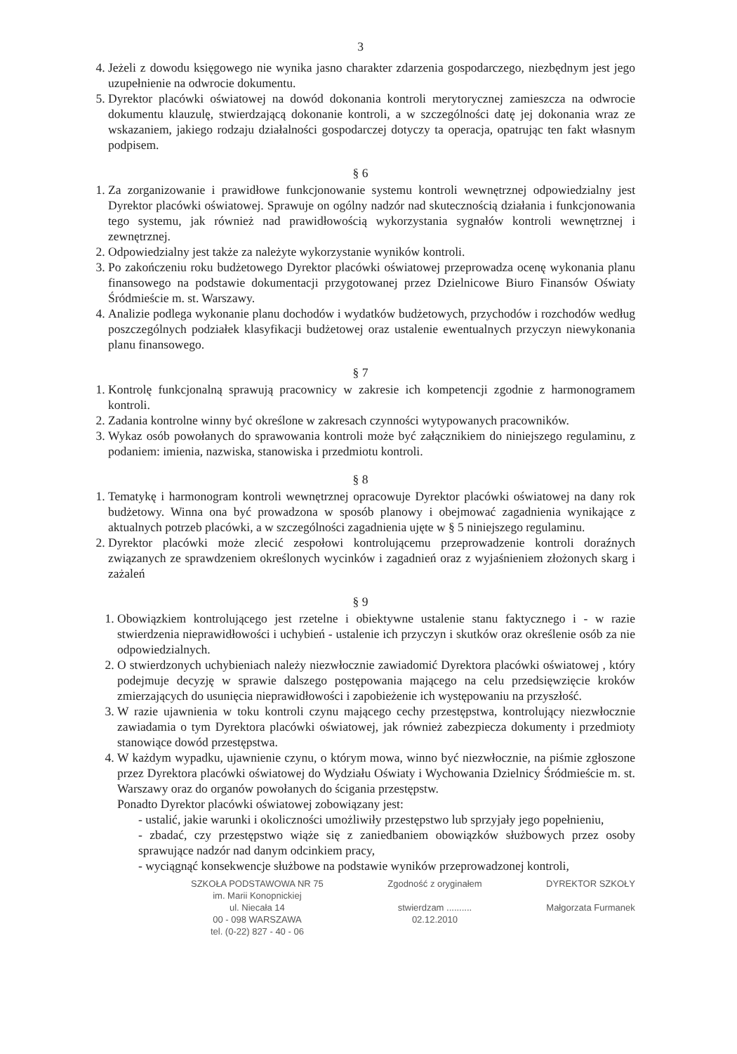3
4. Jeżeli z dowodu księgowego nie wynika jasno charakter zdarzenia gospodarczego, niezbędnym jest jego uzupełnienie na odwrocie dokumentu.
5. Dyrektor placówki oświatowej na dowód dokonania kontroli merytorycznej zamieszcza na odwrocie dokumentu klauzulę, stwierdzającą dokonanie kontroli, a w szczególności datę jej dokonania wraz ze wskazaniem, jakiego rodzaju działalności gospodarczej dotyczy ta operacja, opatrując ten fakt własnym podpisem.
§ 6
1. Za zorganizowanie i prawidłowe funkcjonowanie systemu kontroli wewnętrznej odpowiedzialny jest Dyrektor placówki oświatowej. Sprawuje on ogólny nadzór nad skutecznością działania i funkcjonowania tego systemu, jak również nad prawidłowością wykorzystania sygnałów kontroli wewnętrznej i zewnętrznej.
2. Odpowiedzialny jest także za należyte wykorzystanie wyników kontroli.
3. Po zakończeniu roku budżetowego Dyrektor placówki oświatowej przeprowadza ocenę wykonania planu finansowego na podstawie dokumentacji przygotowanej przez Dzielnicowe Biuro Finansów Oświaty Śródmieście m. st. Warszawy.
4. Analizie podlega wykonanie planu dochodów i wydatków budżetowych, przychodów i rozchodów według poszczególnych podziałek klasyfikacji budżetowej oraz ustalenie ewentualnych przyczyn niewykonania planu finansowego.
§ 7
1. Kontrolę funkcjonalną sprawują pracownicy w zakresie ich kompetencji zgodnie z harmonogramem kontroli.
2. Zadania kontrolne winny być określone w zakresach czynności wytypowanych pracowników.
3. Wykaz osób powołanych do sprawowania kontroli może być załącznikiem do niniejszego regulaminu, z podaniem: imienia, nazwiska, stanowiska i przedmiotu kontroli.
§ 8
1. Tematykę i harmonogram kontroli wewnętrznej opracowuje Dyrektor placówki oświatowej na dany rok budżetowy. Winna ona być prowadzona w sposób planowy i obejmować zagadnienia wynikające z aktualnych potrzeb placówki, a w szczególności zagadnienia ujęte w § 5 niniejszego regulaminu.
2. Dyrektor placówki może zlecić zespołowi kontrolującemu przeprowadzenie kontroli doraźnych związanych ze sprawdzeniem określonych wycinków i zagadnień oraz z wyjaśnieniem złożonych skarg i zażaleń
§ 9
1. Obowiązkiem kontrolującego jest rzetelne i obiektywne ustalenie stanu faktycznego i - w razie stwierdzenia nieprawidłowości i uchybień - ustalenie ich przyczyn i skutków oraz określenie osób za nie odpowiedzialnych.
2. O stwierdzonych uchybieniach należy niezwłocznie zawiadomić Dyrektora placówki oświatowej , który podejmuje decyzję w sprawie dalszego postępowania mającego na celu przedsięwzięcie kroków zmierzających do usunięcia nieprawidłowości i zapobieżenie ich występowaniu na przyszłość.
3. W razie ujawnienia w toku kontroli czynu mającego cechy przestępstwa, kontrolujący niezwłocznie zawiadamia o tym Dyrektora placówki oświatowej, jak również zabezpiecza dokumenty i przedmioty stanowiące dowód przestępstwa.
4. W każdym wypadku, ujawnienie czynu, o którym mowa, winno być niezwłocznie, na piśmie zgłoszone przez Dyrektora placówki oświatowej do Wydziału Oświaty i Wychowania Dzielnicy Śródmieście m. st. Warszawy oraz do organów powołanych do ścigania przestępstw.
Ponadto Dyrektor placówki oświatowej zobowiązany jest:
- ustalić, jakie warunki i okoliczności umożliwiły przestępstwo lub sprzyjały jego popełnieniu,
- zbadać, czy przestępstwo wiąże się z zaniedbaniem obowiązków służbowych przez osoby sprawujące nadzór nad danym odcinkiem pracy,
- wyciągnąć konsekwencje służbowe na podstawie wyników przeprowadzonej kontroli,
SZKOŁA PODSTAWOWA NR 75
im. Marii Konopnickiej
ul. Niecała 14
00 - 098 WARSZAWA
tel. (0-22) 827 - 40 - 06
Zgodność z oryginałem
stwierdzam ..........
02.12.2010
DYREKTOR SZKOŁY
Małgorzata Furmanek